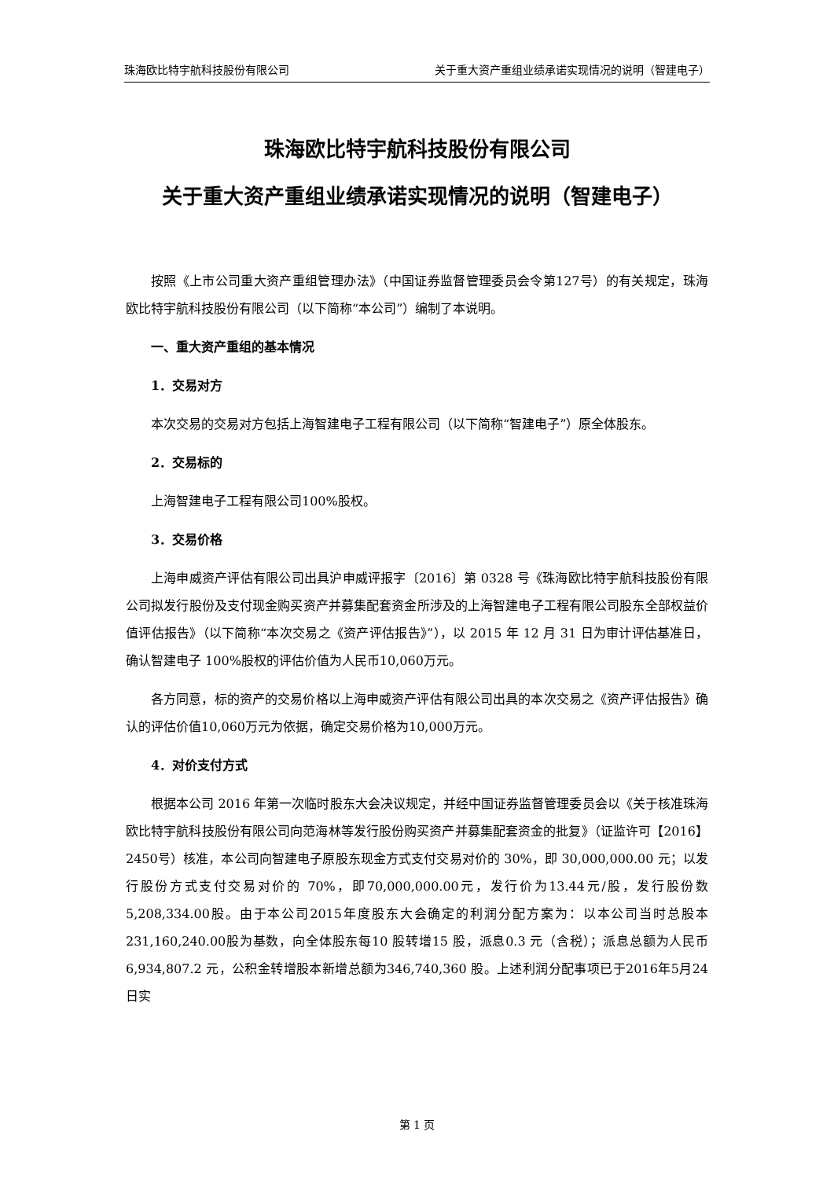珠海欧比特宇航科技股份有限公司 关于重大资产重组业绩承诺实现情况的说明（智建电子）
珠海欧比特宇航科技股份有限公司
关于重大资产重组业绩承诺实现情况的说明（智建电子）
按照《上市公司重大资产重组管理办法》（中国证券监督管理委员会令第127号）的有关规定，珠海欧比特宇航科技股份有限公司（以下简称“本公司”）编制了本说明。
一、重大资产重组的基本情况
1．交易对方
本次交易的交易对方包括上海智建电子工程有限公司（以下简称“智建电子”）原全体股东。
2．交易标的
上海智建电子工程有限公司100%股权。
3．交易价格
上海申威资产评估有限公司出具沪申威评报字〔2016〕第 0328 号《珠海欧比特宇航科技股份有限公司拟发行股份及支付现金购买资产并募集配套资金所涉及的上海智建电子工程有限公司股东全部权益价值评估报告》（以下简称“本次交易之《资产评估报告》”），以 2015 年 12 月 31 日为审计评估基准日，确认智建电子 100%股权的评估价值为人民币10,060万元。
各方同意，标的资产的交易价格以上海申威资产评估有限公司出具的本次交易之《资产评估报告》确认的评估价值10,060万元为依据，确定交易价格为10,000万元。
4．对价支付方式
根据本公司 2016 年第一次临时股东大会决议规定，并经中国证券监督管理委员会以《关于核准珠海欧比特宇航科技股份有限公司向范海林等发行股份购买资产并募集配套资金的批复》（证监许可【2016】2450号）核准，本公司向智建电子原股东现金方式支付交易对价的 30%，即 30,000,000.00 元；以发行股份方式支付交易对价的 70%，即70,000,000.00元，发行价为13.44元/股，发行股份数5,208,334.00股。由于本公司2015年度股东大会确定的利润分配方案为：以本公司当时总股本231,160,240.00股为基数，向全体股东每10 股转增15 股，派息0.3 元（含税）；派息总额为人民币6,934,807.2 元，公积金转增股本新增总额为346,740,360 股。上述利润分配事项已于2016年5月24日实
第 1 页